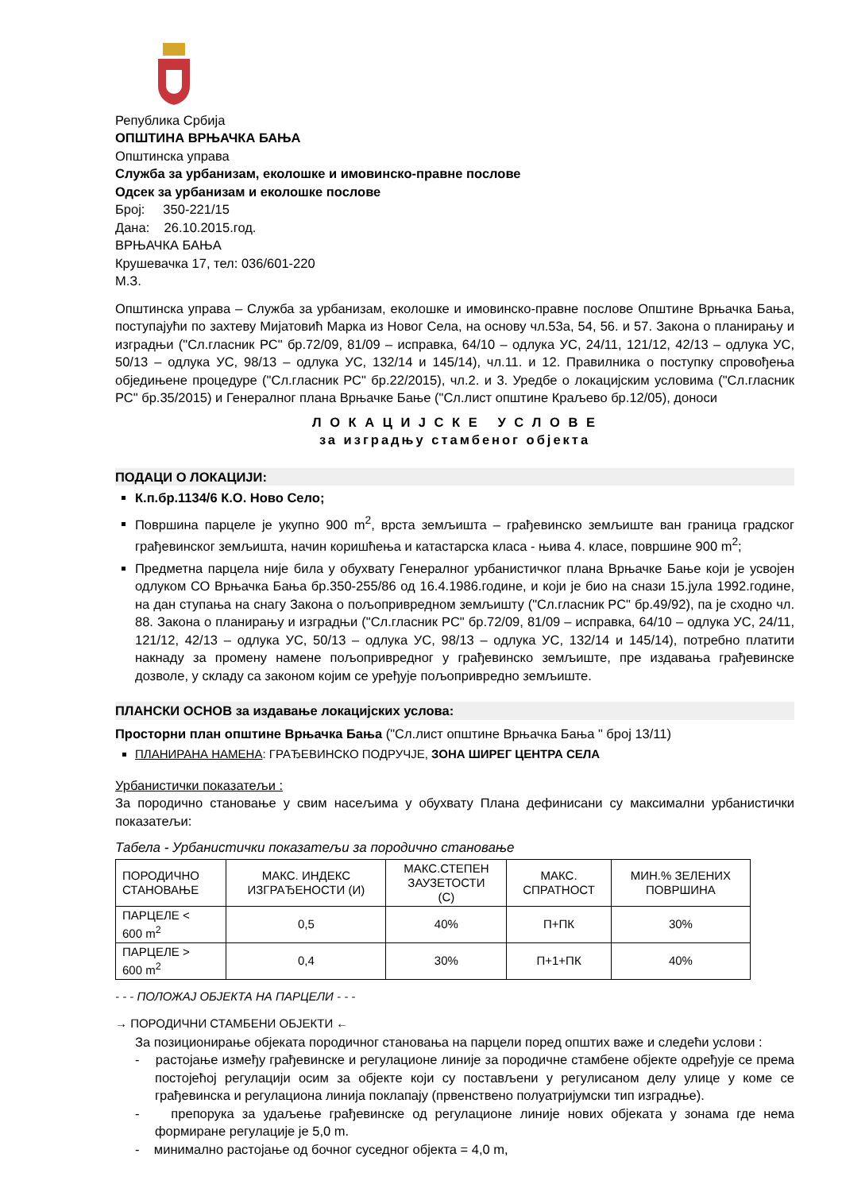Република Србија
ОПШТИНА ВРЊАЧКА БАЊА
Општинска управа
Служба за урбанизам, еколошке и имовинско-правне послове
Одсек за урбанизам и еколошке послове
Број: 350-221/15
Дана: 26.10.2015.год.
ВРЊАЧКА БАЊА
Крушевачка 17, тел: 036/601-220
М.З.
Општинска управа – Служба за урбанизам, еколошке и имовинско-правне послове Општине Врњачка Бања, поступајући по захтеву Мијатовић Марка из Новог Села, на основу чл.53а, 54, 56. и 57. Закона о планирању и изградњи ("Сл.гласник РС" бр.72/09, 81/09 – исправка, 64/10 – одлука УС, 24/11, 121/12, 42/13 – одлука УС, 50/13 – одлука УС, 98/13 – одлука УС, 132/14 и 145/14), чл.11. и 12. Правилника о поступку спровођења обједињене процедуре ("Сл.гласник РС" бр.22/2015), чл.2. и 3. Уредбе о локацијским условима ("Сл.гласник РС" бр.35/2015) и Генералног плана Врњачке Бање ("Сл.лист општине Краљево бр.12/05), доноси
Л О К А Ц И Ј С К Е У С Л О В Е
за изградњу стамбеног објекта
ПОДАЦИ О ЛОКАЦИЈИ:
К.п.бр.1134/6 К.О. Ново Село;
Површина парцеле је укупно 900 m<sup>2</sup>, врста земљишта – грађевинско земљиште ван граница градског грађевинског земљишта, начин коришћења и катастарска класа - њива 4. класе, површине 900 m<sup>2</sup>;
Предметна парцела није била у обухвату Генералног урбанистичког плана Врњачке Бање који је усвојен одлуком СО Врњачка Бања бр.350-255/86 од 16.4.1986.године, и који је био на снази 15.јула 1992.године, на дан ступања на снагу Закона о пољопривредном земљишту ("Сл.гласник РС" бр.49/92), па је сходно чл. 88. Закона о планирању и изградњи ("Сл.гласник РС" бр.72/09, 81/09 – исправка, 64/10 – одлука УС, 24/11, 121/12, 42/13 – одлука УС, 50/13 – одлука УС, 98/13 – одлука УС, 132/14 и 145/14), потребно платити накнаду за промену намене пољопривредног у грађевинско земљиште, пре издавања грађевинске дозволе, у складу са законом којим се уређује пољопривредно земљиште.
ПЛАНСКИ ОСНОВ за издавање локацијских услова:
Просторни план општине Врњачка Бања ("Сл.лист општине Врњачка Бања " број 13/11)
ПЛАНИРАНА НАМЕНА: ГРАЂЕВИНСКО ПОДРУЧЈЕ, ЗОНА ШИРЕГ ЦЕНТРА СЕЛА
Урбанистички показатељи :
За породично становање у свим насељима у обухвату Плана дефинисани су максимални урбанистички показатељи:
Табела - Урбанистички показатељи за породично становање
| ПОРОДИЧНО СТАНОВАЊЕ | МАКС. ИНДЕКС ИЗГРАЂЕНОСТИ (И) | МАКС.СТЕПЕН ЗАУЗЕТОСТИ (С) | МАКС. СПРАТНОСТ | МИН.% ЗЕЛЕНИХ ПОВРШИНА |
| --- | --- | --- | --- | --- |
| ПАРЦЕЛЕ < 600 m<sup>2</sup> | 0,5 | 40% | П+ПК | 30% |
| ПАРЦЕЛЕ > 600 m<sup>2</sup> | 0,4 | 30% | П+1+ПК | 40% |
- - - ПОЛОЖАЈ ОБЈЕКТА НА ПАРЦЕЛИ - - -
→ ПОРОДИЧНИ СТАМБЕНИ ОБЈЕКТИ ←
За позиционирање објеката породичног становања на парцели поред општих важе и следећи услови :
- растојање између грађевинске и регулационе линије за породичне стамбене објекте одређује се према постојећој регулацији осим за објекте који су постављени у регулисаном делу улице у коме се грађевинска и регулациона линија поклапају (првенствено полуатријумски тип изградње).
- препорука за удаљење грађевинске од регулационе линије нових објеката у зонама где нема формиране регулације је 5,0 m.
- минимално растојање од бочног суседног објекта = 4,0 m,